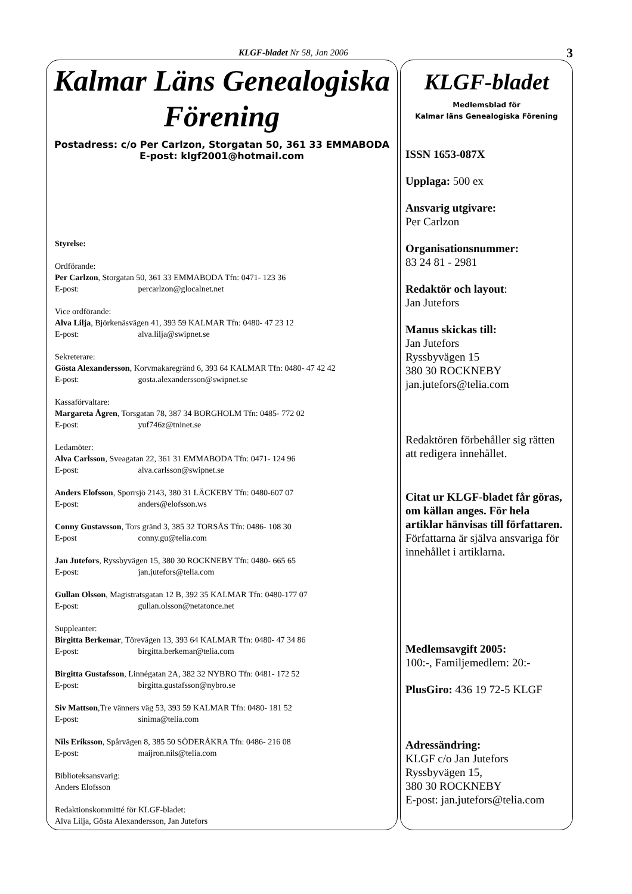KLGF-bladet Nr 58, Jan 2006 3
Kalmar Läns Genealogiska
Förening
Postadress: c/o Per Carlzon, Storgatan 50, 361 33 EMMABODA
E-post: klgf2001@hotmail.com
Styrelse:
Ordförande:
Per Carlzon, Storgatan 50, 361 33 EMMABODA Tfn: 0471- 123 36
E-post: percarlzon@glocalnet.net
Vice ordförande:
Alva Lilja, Björkenäsvägen 41, 393 59 KALMAR Tfn: 0480- 47 23 12
E-post: alva.lilja@swipnet.se
Sekreterare:
Gösta Alexandersson, Korvmakaregränd 6, 393 64 KALMAR Tfn: 0480- 47 42 42
E-post: gosta.alexandersson@swipnet.se
Kassaförvaltare:
Margareta Ågren, Torsgatan 78, 387 34 BORGHOLM Tfn: 0485- 772 02
E-post: yuf746z@tninet.se
Ledamöter:
Alva Carlsson, Sveagatan 22, 361 31 EMMABODA Tfn: 0471- 124 96
E-post: alva.carlsson@swipnet.se
Anders Elofsson, Sporrsjö 2143, 380 31 LÄCKEBY Tfn: 0480-607 07
E-post: anders@elofsson.ws
Conny Gustavsson, Tors gränd 3, 385 32 TORSÅS Tfn: 0486- 108 30
E-post conny.gu@telia.com
Jan Jutefors, Ryssbyvägen 15, 380 30 ROCKNEBY Tfn: 0480- 665 65
E-post: jan.jutefors@telia.com
Gullan Olsson, Magistratsgatan 12 B, 392 35 KALMAR Tfn: 0480-177 07
E-post: gullan.olsson@netatonce.net
Suppleanter:
Birgitta Berkemar, Törevägen 13, 393 64 KALMAR Tfn: 0480- 47 34 86
E-post: birgitta.berkemar@telia.com
Birgitta Gustafsson, Linnégatan 2A, 382 32 NYBRO Tfn: 0481- 172 52
E-post: birgitta.gustafsson@nybro.se
Siv Mattson,Tre vänners väg 53, 393 59 KALMAR Tfn: 0480- 181 52
E-post: sinima@telia.com
Nils Eriksson, Spårvägen 8, 385 50 SÖDERÅKRA Tfn: 0486- 216 08
E-post: maijron.nils@telia.com
Biblioteksansvarig:
Anders Elofsson
Redaktionskommitté för KLGF-bladet:
Alva Lilja, Gösta Alexandersson, Jan Jutefors
KLGF-bladet
Medlemsblad för
Kalmar läns Genealogiska Förening
ISSN 1653-087X
Upplaga: 500 ex
Ansvarig utgivare:
Per Carlzon
Organisationsnummer:
83 24 81 - 2981
Redaktör och layout:
Jan Jutefors
Manus skickas till:
Jan Jutefors
Ryssbyvägen 15
380 30 ROCKNEBY
jan.jutefors@telia.com
Redaktören förbehåller sig rätten att redigera innehållet.
Citat ur KLGF-bladet får göras, om källan anges. För hela artiklar hänvisas till författaren.
Författarna är själva ansvariga för innehållet i artiklarna.
Medlemsavgift 2005:
100:-, Familjemedlem: 20:-
PlusGiro: 436 19 72-5 KLGF
Adressändring:
KLGF c/o Jan Jutefors
Ryssbyvägen 15,
380 30 ROCKNEBY
E-post: jan.jutefors@telia.com